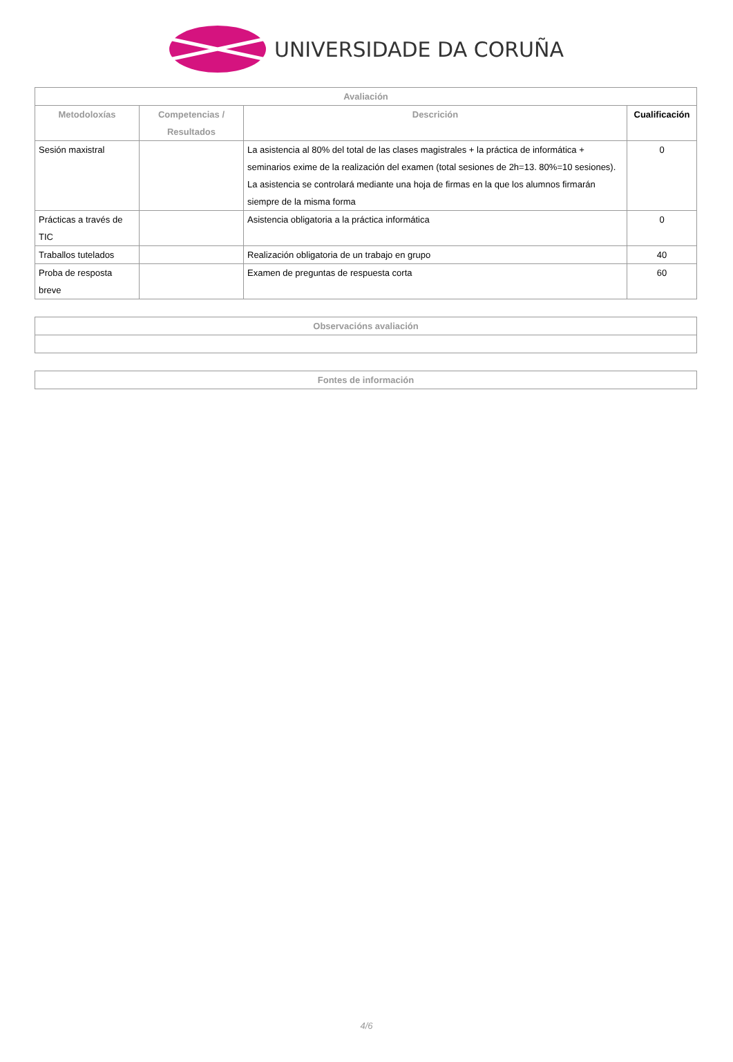UNIVERSIDADE DA CORUÑA
| Avaliación | | | |
| --- | --- | --- | --- |
| Metodoloxías | Competencias / Resultados | Descrición | Cualificación |
| Sesión maxistral | | La asistencia al 80% del total de las clases magistrales + la práctica de informática + seminarios exime de la realización del examen (total sesiones de 2h=13. 80%=10 sesiones). La asistencia se controlará mediante una hoja de firmas en la que los alumnos firmarán siempre de la misma forma | 0 |
| Prácticas a través de TIC | | Asistencia obligatoria a la práctica informática | 0 |
| Traballos tutelados | | Realización obligatoria de un trabajo en grupo | 40 |
| Proba de resposta breve | | Examen de preguntas de respuesta corta | 60 |
| Observacións avaliación |
| --- |
| Fontes de información |
| --- |
4/6